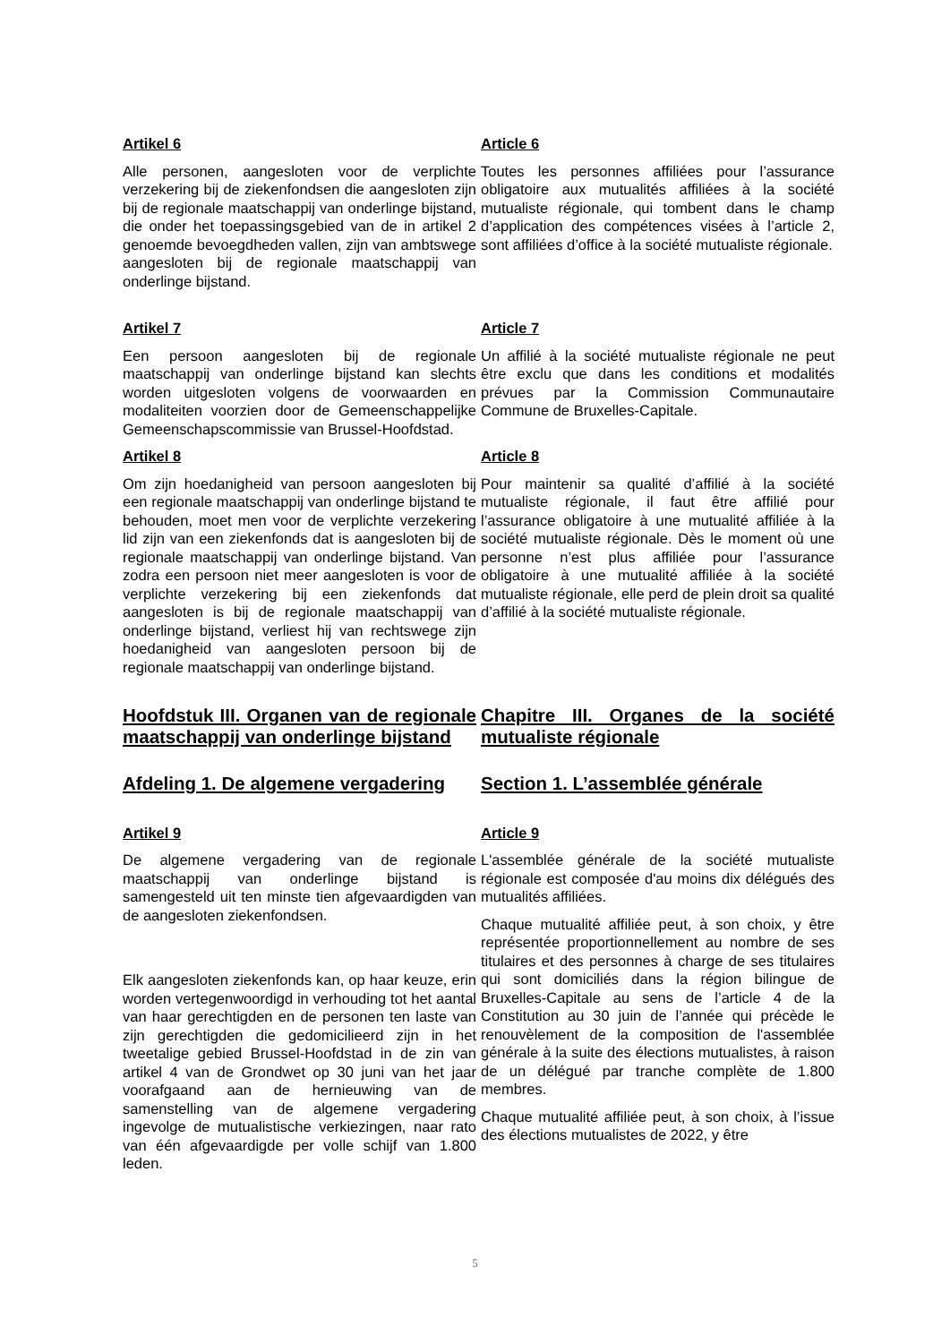Artikel 6
Alle personen, aangesloten voor de verplichte verzekering bij de ziekenfondsen die aangesloten zijn bij de regionale maatschappij van onderlinge bijstand, die onder het toepassingsgebied van de in artikel 2 genoemde bevoegdheden vallen, zijn van ambtswege aangesloten bij de regionale maatschappij van onderlinge bijstand.
Article 6
Toutes les personnes affiliées pour l’assurance obligatoire aux mutualités affiliées à la société mutualiste régionale, qui tombent dans le champ d’application des compétences visées à l’article 2, sont affiliées d’office à la société mutualiste régionale.
Artikel 7
Een persoon aangesloten bij de regionale maatschappij van onderlinge bijstand kan slechts worden uitgesloten volgens de voorwaarden en modaliteiten voorzien door de Gemeenschappelijke Gemeenschapscommissie van Brussel-Hoofdstad.
Article 7
Un affilié à la société mutualiste régionale ne peut être exclu que dans les conditions et modalités prévues par la Commission Communautaire Commune de Bruxelles-Capitale.
Artikel 8
Om zijn hoedanigheid van persoon aangesloten bij een regionale maatschappij van onderlinge bijstand te behouden, moet men voor de verplichte verzekering lid zijn van een ziekenfonds dat is aangesloten bij de regionale maatschappij van onderlinge bijstand. Van zodra een persoon niet meer aangesloten is voor de verplichte verzekering bij een ziekenfonds dat aangesloten is bij de regionale maatschappij van onderlinge bijstand, verliest hij van rechtswege zijn hoedanigheid van aangesloten persoon bij de regionale maatschappij van onderlinge bijstand.
Article 8
Pour maintenir sa qualité d’affilié à la société mutualiste régionale, il faut être affilié pour l’assurance obligatoire à une mutualité affiliée à la société mutualiste régionale. Dès le moment où une personne n’est plus affiliée pour l’assurance obligatoire à une mutualité affiliée à la société mutualiste régionale, elle perd de plein droit sa qualité d’affilié à la société mutualiste régionale.
Hoofdstuk III. Organen van de regionale maatschappij van onderlinge bijstand
Chapitre III. Organes de la société mutualiste régionale
Afdeling 1. De algemene vergadering Section 1. L’assemblée générale
Artikel 9
De algemene vergadering van de regionale maatschappij van onderlinge bijstand is samengesteld uit ten minste tien afgevaardigden van de aangesloten ziekenfondsen.
Elk aangesloten ziekenfonds kan, op haar keuze, erin worden vertegenwoordigd in verhouding tot het aantal van haar gerechtigden en de personen ten laste van zijn gerechtigden die gedomicilieerd zijn in het tweetalige gebied Brussel-Hoofdstad in de zin van artikel 4 van de Grondwet op 30 juni van het jaar voorafgaand aan de hernieuwing van de samenstelling van de algemene vergadering ingevolge de mutualistische verkiezingen, naar rato van één afgevaardigde per volle schijf van 1.800 leden.
Article 9
L'assemblée générale de la société mutualiste régionale est composée d'au moins dix délégués des mutualités affiliées.
Chaque mutualité affiliée peut, à son choix, y être représentée proportionnellement au nombre de ses titulaires et des personnes à charge de ses titulaires qui sont domiciliés dans la région bilingue de Bruxelles-Capitale au sens de l’article 4 de la Constitution au 30 juin de l’année qui précède le renouvèlement de la composition de l'assemblée générale à la suite des élections mutualistes, à raison de un délégué par tranche complète de 1.800 membres.
Chaque mutualité affiliée peut, à son choix, à l’issue des élections mutualistes de 2022, y être
5